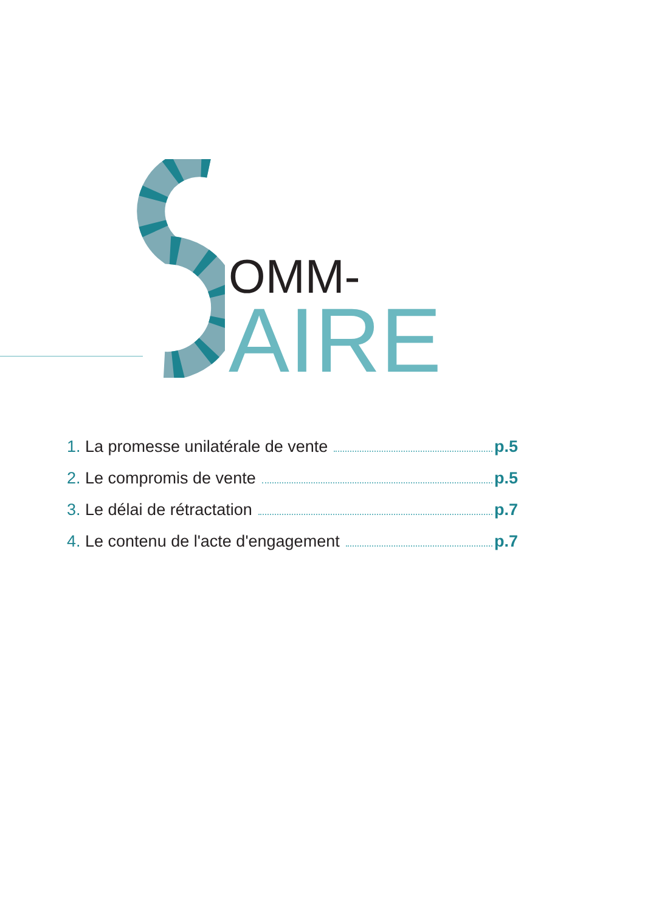OMM-
AIRE
1. La promesse unilatérale de vente p.5
2. Le compromis de vente p.5
3. Le délai de rétractation p.7
4. Le contenu de l'acte d'engagement p.7